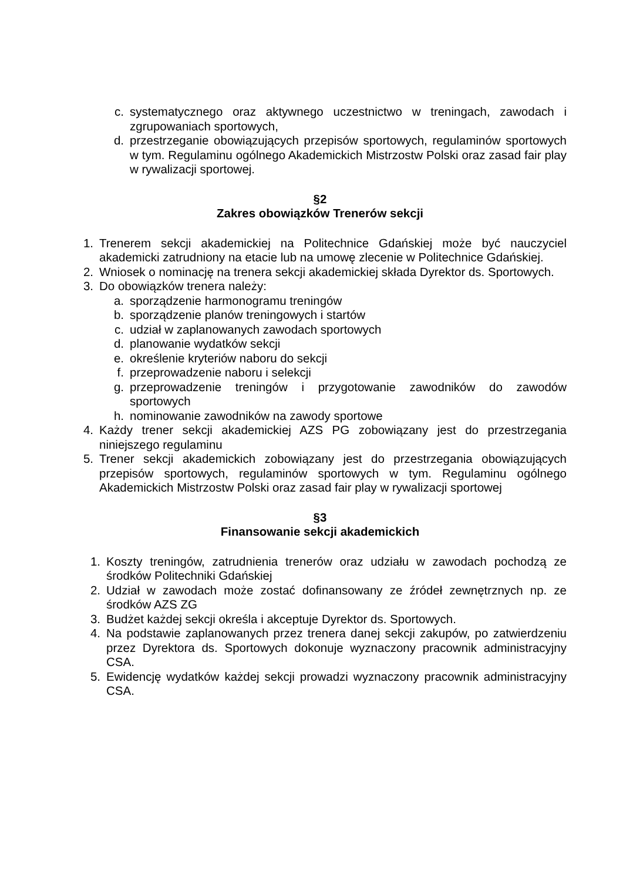c. systematycznego oraz aktywnego uczestnictwo w treningach, zawodach i zgrupowaniach sportowych,
d. przestrzeganie obowiązujących przepisów sportowych, regulaminów sportowych w tym. Regulaminu ogólnego Akademickich Mistrzostw Polski oraz zasad fair play w rywalizacji sportowej.
§2
Zakres obowiązków Trenerów sekcji
1. Trenerem sekcji akademickiej na Politechnice Gdańskiej może być nauczyciel akademicki zatrudniony na etacie lub na umowę zlecenie w Politechnice Gdańskiej.
2. Wniosek o nominację na trenera sekcji akademickiej składa Dyrektor ds. Sportowych.
3. Do obowiązków trenera należy:
a. sporządzenie harmonogramu treningów
b. sporządzenie planów treningowych i startów
c. udział w zaplanowanych zawodach sportowych
d. planowanie wydatków sekcji
e. określenie kryteriów naboru do sekcji
f. przeprowadzenie naboru i selekcji
g. przeprowadzenie treningów i przygotowanie zawodników do zawodów sportowych
h. nominowanie zawodników na zawody sportowe
4. Każdy trener sekcji akademickiej AZS PG zobowiązany jest do przestrzegania niniejszego regulaminu
5. Trener sekcji akademickich zobowiązany jest do przestrzegania obowiązujących przepisów sportowych, regulaminów sportowych w tym. Regulaminu ogólnego Akademickich Mistrzostw Polski oraz zasad fair play w rywalizacji sportowej
§3
Finansowanie sekcji akademickich
1. Koszty treningów, zatrudnienia trenerów oraz udziału w zawodach pochodzą ze środków Politechniki Gdańskiej
2. Udział w zawodach może zostać dofinansowany ze źródeł zewnętrznych np. ze środków AZS ZG
3. Budżet każdej sekcji określa i akceptuje Dyrektor ds. Sportowych.
4. Na podstawie zaplanowanych przez trenera danej sekcji zakupów, po zatwierdzeniu przez Dyrektora ds. Sportowych dokonuje wyznaczony pracownik administracyjny CSA.
5. Ewidencję wydatków każdej sekcji prowadzi wyznaczony pracownik administracyjny CSA.